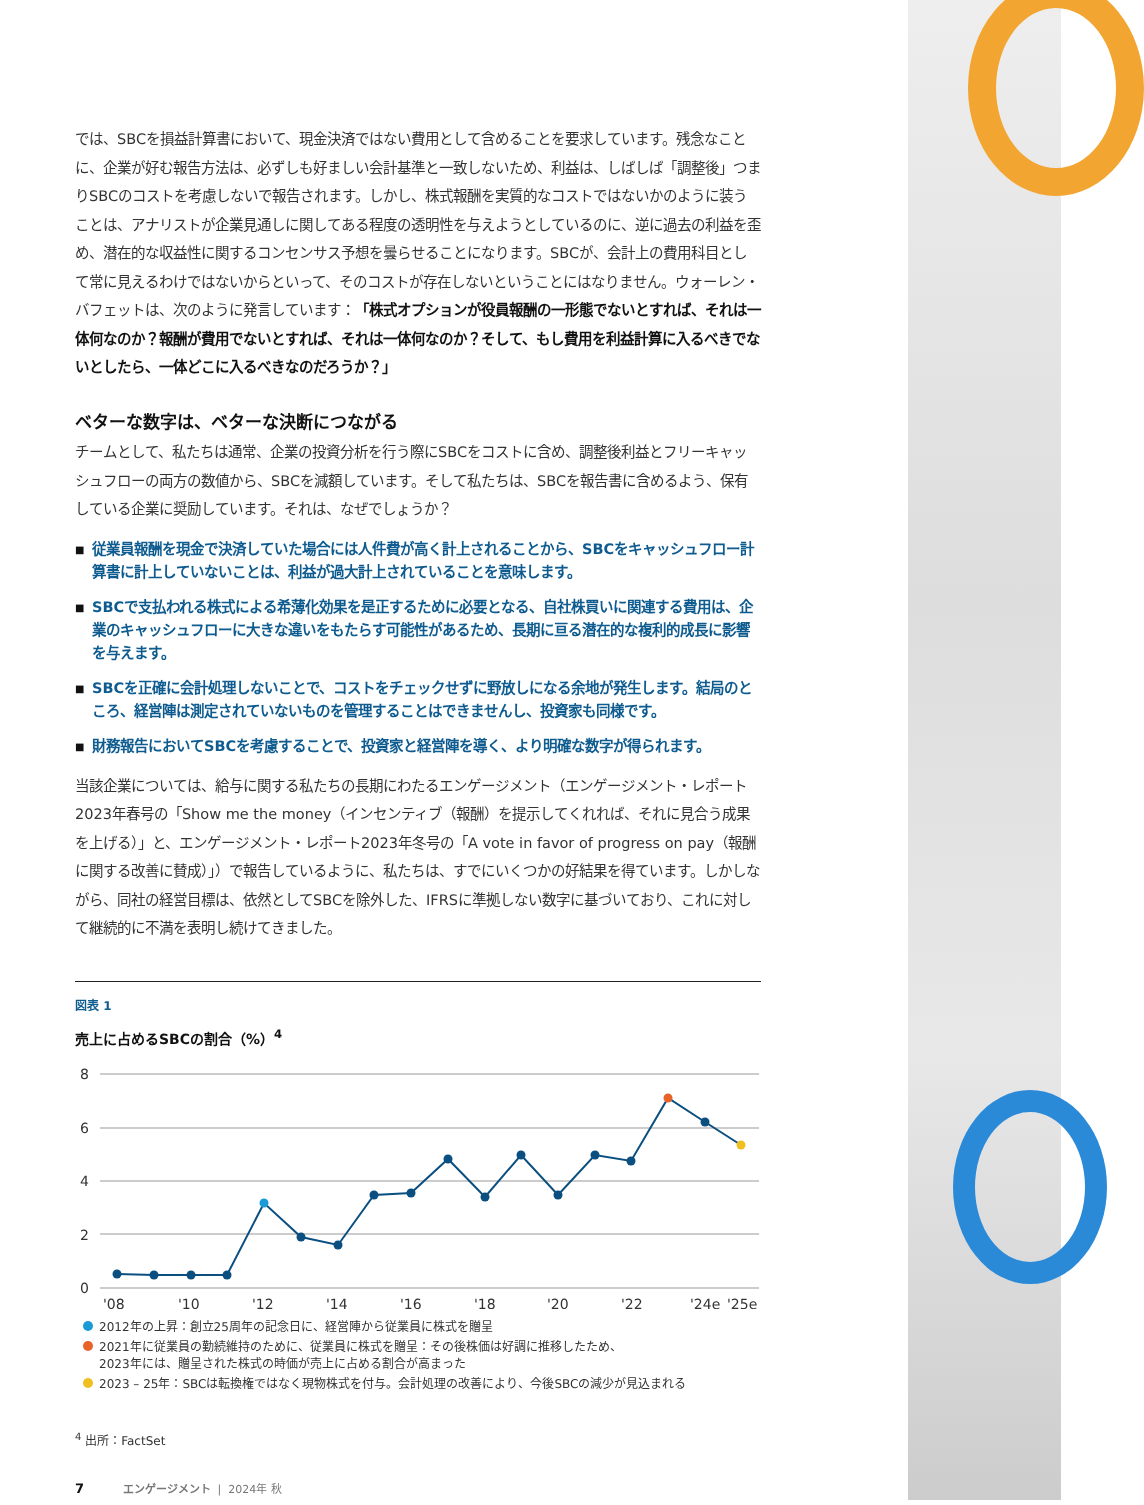では、SBCを損益計算書において、現金決済ではない費用として含めることを要求しています。残念なことに、企業が好む報告方法は、必ずしも好ましい会計基準と一致しないため、利益は、しばしば「調整後」つまりSBCのコストを考慮しないで報告されます。しかし、株式報酬を実質的なコストではないかのように装うことは、アナリストが企業見通しに関してある程度の透明性を与えようとしているのに、逆に過去の利益を歪め、潜在的な収益性に関するコンセンサス予想を曇らせることになります。SBCが、会計上の費用科目として常に見えるわけではないからといって、そのコストが存在しないということにはなりません。ウォーレン・バフェットは、次のように発言しています：「株式オプションが役員報酬の一形態でないとすれば、それは一体何なのか？報酬が費用でないとすれば、それは一体何なのか？そして、もし費用を利益計算に入るべきでないとしたら、一体どこに入るべきなのだろうか？」
ベターな数字は、ベターな決断につながる
チームとして、私たちは通常、企業の投資分析を行う際にSBCをコストに含め、調整後利益とフリーキャッシュフローの両方の数値から、SBCを減額しています。そして私たちは、SBCを報告書に含めるよう、保有している企業に奨励しています。それは、なぜでしょうか？
■ 従業員報酬を現金で決済していた場合には人件費が高く計上されることから、SBCをキャッシュフロー計算書に計上していないことは、利益が過大計上されていることを意味します。
■ SBCで支払われる株式による希薄化効果を是正するために必要となる、自社株買いに関連する費用は、企業のキャッシュフローに大きな違いをもたらす可能性があるため、長期に亘る潜在的な複利的成長に影響を与えます。
■ SBCを正確に会計処理しないことで、コストをチェックせずに野放しになる余地が発生します。結局のところ、経営陣は測定されていないものを管理することはできませんし、投資家も同様です。
■ 財務報告においてSBCを考慮することで、投資家と経営陣を導く、より明確な数字が得られます。
当該企業については、給与に関する私たちの長期にわたるエンゲージメント（エンゲージメント・レポート2023年春号の「Show me the money（インセンティブ（報酬）を提示してくれれば、それに見合う成果を上げる）」と、エンゲージメント・レポート2023年冬号の「A vote in favor of progress on pay（報酬に関する改善に賛成）」）で報告しているように、私たちは、すでにいくつかの好結果を得ています。しかしながら、同社の経営目標は、依然としてSBCを除外した、IFRSに準拠しない数字に基づいており、これに対して継続的に不満を表明し続けてきました。
図表 1
売上に占めるSBCの割合（%）<sup>4</sup>
8
6
4
2
0
'08
'10
'12
'14
'16
'18
'20
'22
'24e
'25e
2012年の上昇：創立25周年の記念日に、経営陣から従業員に株式を贈呈
2021年に従業員の勤続維持のために、従業員に株式を贈呈：その後株価は好調に推移したため、
2023年には、贈呈された株式の時価が売上に占める割合が高まった
2023 – 25年：SBCは転換権ではなく現物株式を付与。会計処理の改善により、今後SBCの減少が見込まれる
<sup>4</sup> 出所：FactSet
7 エンゲージメント | 2024年 秋